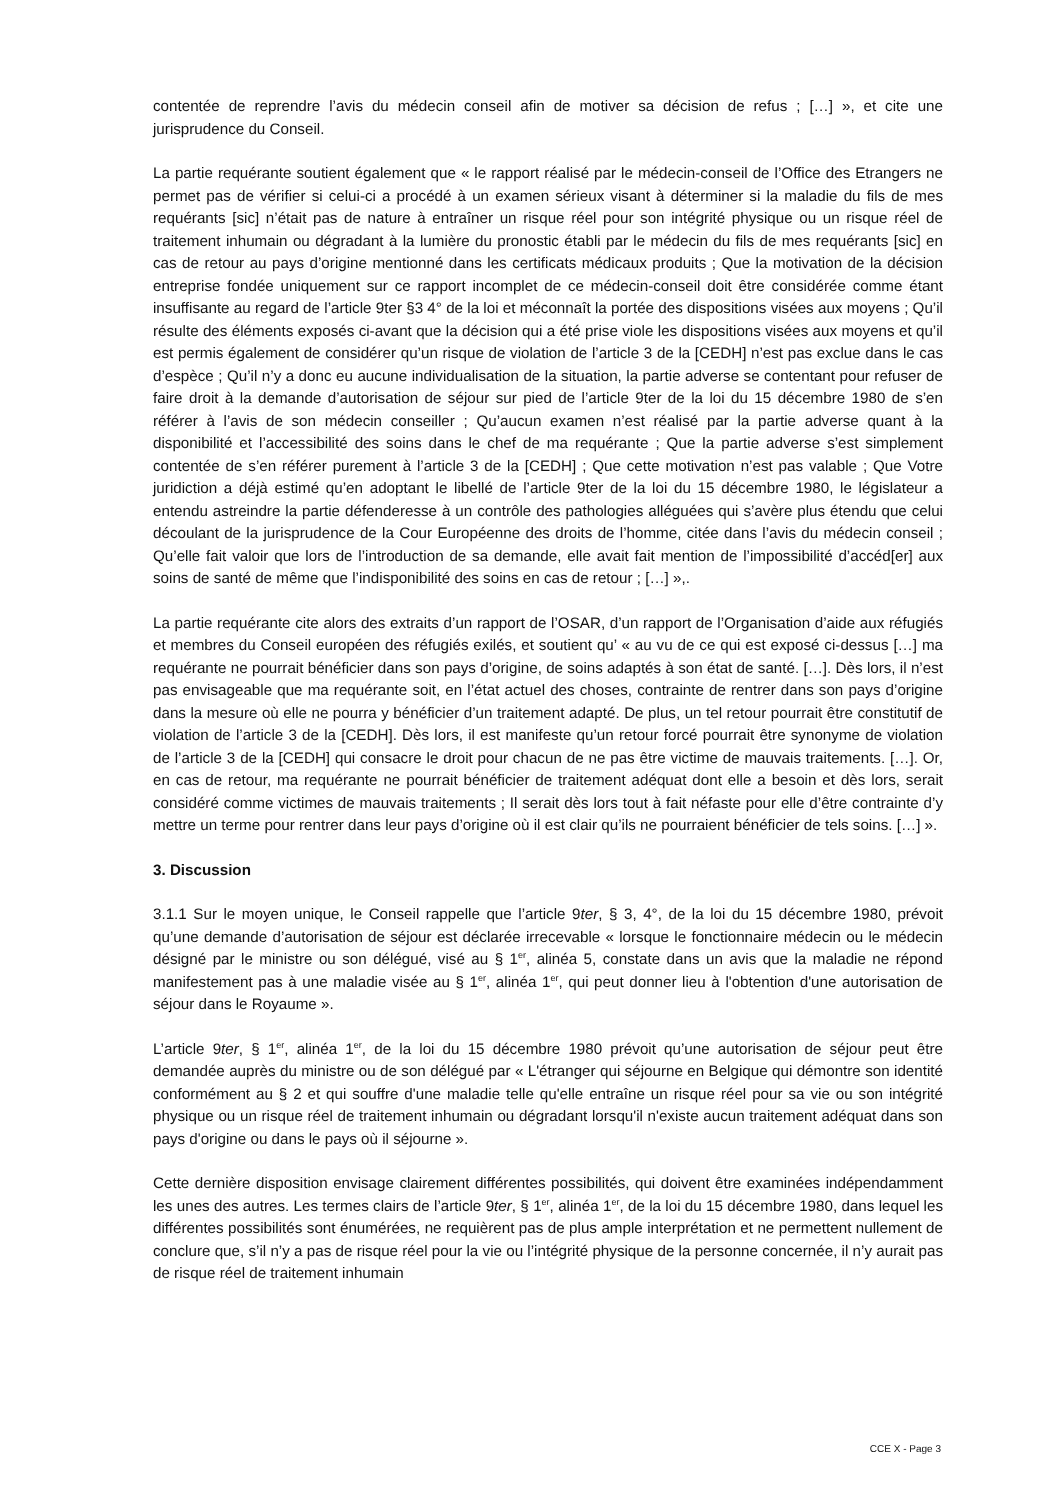contentée de reprendre l’avis du médecin conseil afin de motiver sa décision de refus ; […] », et cite une jurisprudence du Conseil.
La partie requérante soutient également que « le rapport réalisé par le médecin-conseil de l’Office des Etrangers ne permet pas de vérifier si celui-ci a procédé à un examen sérieux visant à déterminer si la maladie du fils de mes requérants [sic] n’était pas de nature à entraîner un risque réel pour son intégrité physique ou un risque réel de traitement inhumain ou dégradant à la lumière du pronostic établi par le médecin du fils de mes requérants [sic] en cas de retour au pays d’origine mentionné dans les certificats médicaux produits ; Que la motivation de la décision entreprise fondée uniquement sur ce rapport incomplet de ce médecin-conseil doit être considérée comme étant insuffisante au regard de l’article 9ter §3 4° de la loi et méconnaît la portée des dispositions visées aux moyens ; Qu’il résulte des éléments exposés ci-avant que la décision qui a été prise viole les dispositions visées aux moyens et qu’il est permis également de considérer qu’un risque de violation de l’article 3 de la [CEDH] n’est pas exclue dans le cas d’espèce ; Qu’il n’y a donc eu aucune individualisation de la situation, la partie adverse se contentant pour refuser de faire droit à la demande d’autorisation de séjour sur pied de l’article 9ter de la loi du 15 décembre 1980 de s’en référer à l’avis de son médecin conseiller ; Qu’aucun examen n’est réalisé par la partie adverse quant à la disponibilité et l’accessibilité des soins dans le chef de ma requérante ; Que la partie adverse s’est simplement contentée de s’en référer purement à l’article 3 de la [CEDH] ; Que cette motivation n’est pas valable ; Que Votre juridiction a déjà estimé qu’en adoptant le libellé de l’article 9ter de la loi du 15 décembre 1980, le législateur a entendu astreindre la partie défenderesse à un contrôle des pathologies alléguées qui s’avère plus étendu que celui découlant de la jurisprudence de la Cour Européenne des droits de l’homme, citée dans l’avis du médecin conseil ; Qu’elle fait valoir que lors de l’introduction de sa demande, elle avait fait mention de l’impossibilité d’accéd[er] aux soins de santé de même que l’indisponibilité des soins en cas de retour ; […] »,.
La partie requérante cite alors des extraits d’un rapport de l’OSAR, d’un rapport de l’Organisation d’aide aux réfugiés et membres du Conseil européen des réfugiés exilés, et soutient qu’ « au vu de ce qui est exposé ci-dessus […] ma requérante ne pourrait bénéficier dans son pays d’origine, de soins adaptés à son état de santé. […]. Dès lors, il n’est pas envisageable que ma requérante soit, en l’état actuel des choses, contrainte de rentrer dans son pays d’origine dans la mesure où elle ne pourra y bénéficier d’un traitement adapté. De plus, un tel retour pourrait être constitutif de violation de l’article 3 de la [CEDH]. Dès lors, il est manifeste qu’un retour forcé pourrait être synonyme de violation de l’article 3 de la [CEDH] qui consacre le droit pour chacun de ne pas être victime de mauvais traitements. […]. Or, en cas de retour, ma requérante ne pourrait bénéficier de traitement adéquat dont elle a besoin et dès lors, serait considéré comme victimes de mauvais traitements ; Il serait dès lors tout à fait néfaste pour elle d’être contrainte d’y mettre un terme pour rentrer dans leur pays d’origine où il est clair qu’ils ne pourraient bénéficier de tels soins. […] ».
3. Discussion
3.1.1 Sur le moyen unique, le Conseil rappelle que l’article 9ter, § 3, 4°, de la loi du 15 décembre 1980, prévoit qu’une demande d’autorisation de séjour est déclarée irrecevable « lorsque le fonctionnaire médecin ou le médecin désigné par le ministre ou son délégué, visé au § 1<sup>er</sup>, alinéa 5, constate dans un avis que la maladie ne répond manifestement pas à une maladie visée au § 1<sup>er</sup>, alinéa 1<sup>er</sup>, qui peut donner lieu à l'obtention d'une autorisation de séjour dans le Royaume ».
L’article 9ter, § 1<sup>er</sup>, alinéa 1<sup>er</sup>, de la loi du 15 décembre 1980 prévoit qu’une autorisation de séjour peut être demandée auprès du ministre ou de son délégué par « L'étranger qui séjourne en Belgique qui démontre son identité conformément au § 2 et qui souffre d'une maladie telle qu'elle entraîne un risque réel pour sa vie ou son intégrité physique ou un risque réel de traitement inhumain ou dégradant lorsqu'il n'existe aucun traitement adéquat dans son pays d'origine ou dans le pays où il séjourne ».
Cette dernière disposition envisage clairement différentes possibilités, qui doivent être examinées indépendamment les unes des autres. Les termes clairs de l’article 9ter, § 1<sup>er</sup>, alinéa 1<sup>er</sup>, de la loi du 15 décembre 1980, dans lequel les différentes possibilités sont énumérées, ne requièrent pas de plus ample interprétation et ne permettent nullement de conclure que, s’il n’y a pas de risque réel pour la vie ou l’intégrité physique de la personne concernée, il n’y aurait pas de risque réel de traitement inhumain
CCE X - Page 3